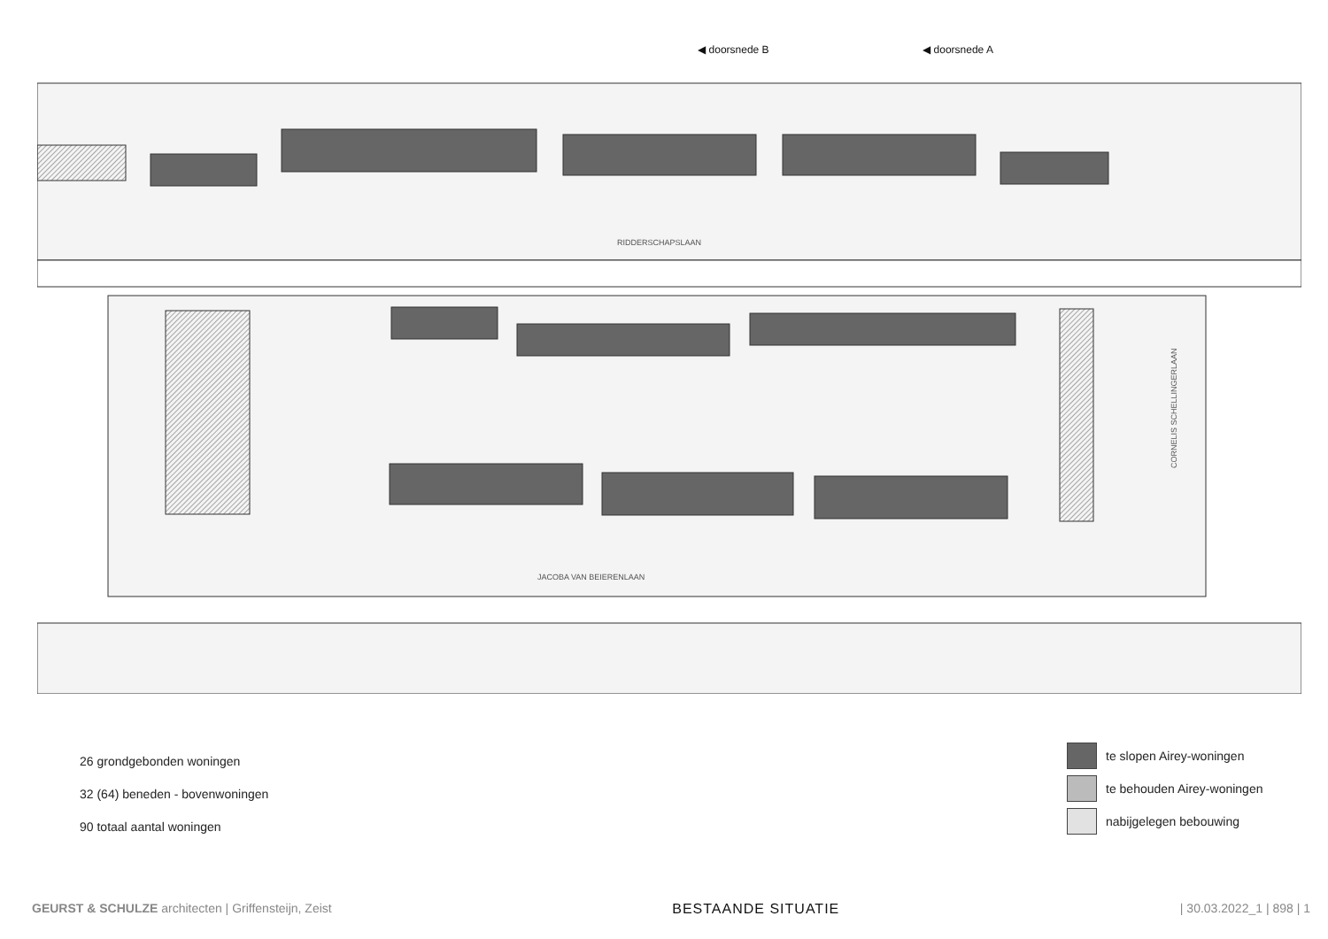RIDDERSCHAPSLAAN
JACOBA VAN BEIERENLAAN
CORNELIS SCHELLINGERLAAN
◀ doorsnede B
◀ doorsnede A
26 grondgebonden woningen
32 (64) beneden - bovenwoningen
90 totaal aantal woningen
te slopen Airey-woningen
te behouden Airey-woningen
nabijgelegen bebouwing
GEURST & SCHULZE architecten | Griffensteijn, Zeist
BESTAANDE SITUATIE | 30.03.2022_1 | 898 | 1